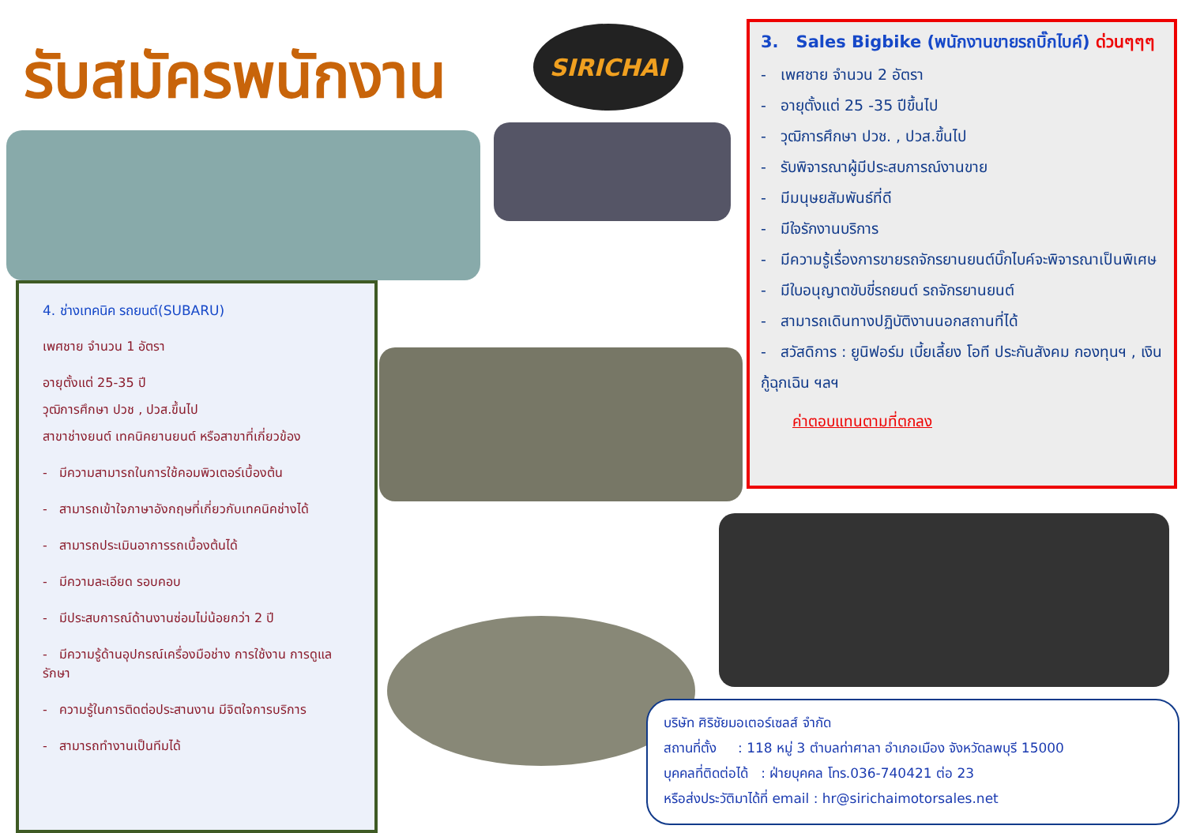รับสมัครพนักงาน SIRICHAI
3. Sales Bigbike (พนักงานขายรถบิ๊กไบค์) ด่วนๆๆๆ
- เพศชาย จำนวน 2 อัตรา
- อายุตั้งแต่ 25 -35 ปีขึ้นไป
- วุฒิการศึกษา ปวช. , ปวส.ขึ้นไป
- รับพิจารณาผู้มีประสบการณ์งานขาย
- มีมนุษยสัมพันธ์ที่ดี
- มีใจรักงานบริการ
- มีความรู้เรื่องการขายรถจักรยานยนต์บิ๊กไบค์จะพิจารณาเป็นพิเศษ
- มีใบอนุญาตขับขี่รถยนต์ รถจักรยานยนต์
- สามารถเดินทางปฏิบัติงานนอกสถานที่ได้
- สวัสดิการ : ยูนิฟอร์ม เบี้ยเลี้ยง โอที ประกันสังคม กองทุนฯ , เงินกู้ฉุกเฉิน ฯลฯ
ค่าตอบแทนตามที่ตกลง
4. ช่างเทคนิค รถยนต์(SUBARU)
เพศชาย จำนวน 1 อัตรา
อายุตั้งแต่ 25-35 ปี
วุฒิการศึกษา ปวช , ปวส.ขึ้นไป
สาขาช่างยนต์ เทคนิคยานยนต์ หรือสาขาที่เกี่ยวข้อง
- มีความสามารถในการใช้คอมพิวเตอร์เบื้องต้น
- สามารถเข้าใจภาษาอังกฤษที่เกี่ยวกับเทคนิคช่างได้
- สามารถประเมินอาการรถเบื้องต้นได้
- มีความละเอียด รอบคอบ
- มีประสบการณ์ด้านงานซ่อมไม่น้อยกว่า 2 ปี
- มีความรู้ด้านอุปกรณ์เครื่องมือช่าง การใช้งาน การดูแลรักษา
- ความรู้ในการติดต่อประสานงาน มีจิตใจการบริการ
- สามารถทำงานเป็นทีมได้
บริษัท ศิริชัยมอเตอร์เซลส์ จำกัด
สถานที่ตั้ง : 118 หมู่ 3 ตำบลท่าศาลา อำเภอเมือง จังหวัดลพบุรี 15000
บุคคลที่ติดต่อได้ : ฝ่ายบุคคล โทร.036-740421 ต่อ 23
หรือส่งประวัติมาได้ที่ email : hr@sirichaimotorsales.net